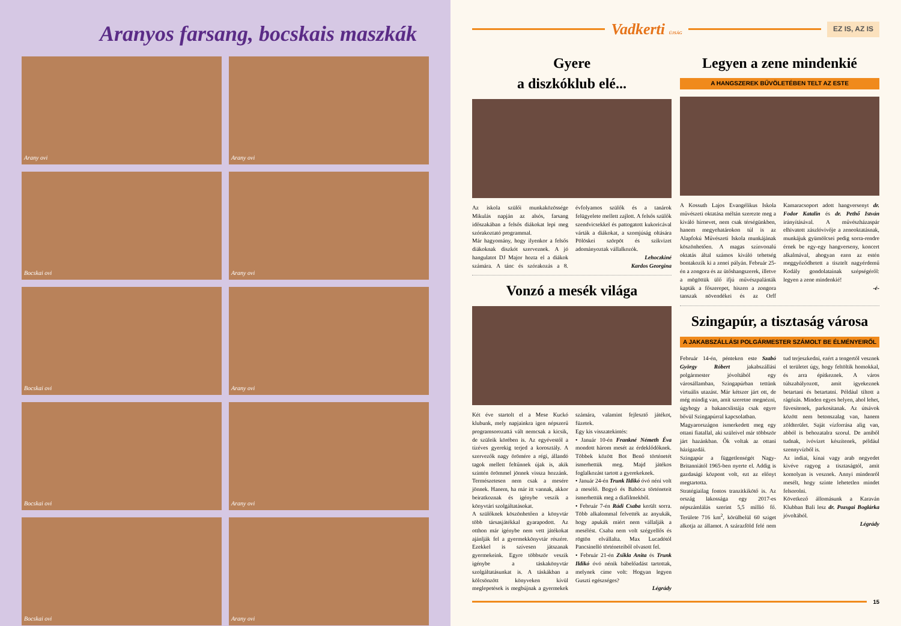Aranyos farsang, bocskais maszkák
Arany ovi
Arany ovi
Bocskai ovi
Arany ovi
Bocskai ovi
Arany ovi
Bocskai ovi
Arany ovi
Bocskai ovi
Arany ovi
Vadkerti ÚJSÁG
EZ IS, AZ IS
Gyere
a diszkóklub elé...
Az iskola szülői munkaközössége Mikulás napján az alsós, farsang időszakában a felsős diákokat lepi meg szórakoztató programmal.
Már hagyomány, hogy ilyenkor a felsős diákoknak diszkót szerveznek. A jó hangulatot DJ Major hozta el a diákok számára. A tánc és szórakozás a 8. évfolyamos szülők és a tanárok felügyelete mellett zajlott. A felsős szülők szendvicsekkel és pattogatott kukoricával várták a diákokat, a szomjúság oltására Pölöskei szörpöt és szikvizet adományoztak vállalkozók.
Lehoczkiné
Kardos Georgina
Vonzó a mesék világa
Két éve startolt el a Mese Kuckó klubunk, mely napjainkra igen népszerű programsorozattá vált nemcsak a kicsik, de szüleik körében is. Az egyévestől a tízéves gyerekig terjed a korosztály. A szervezők nagy örömére a régi, állandó tagok mellett feltűnnek újak is, akik szintén örömmel jönnek vissza hozzánk. Természetesen nem csak a mesére jönnek. Hanem, ha már itt vannak, akkor beiratkoznak és igénybe veszik a könyvtári szolgáltatásokat.
A szülőknek köszönhetően a könyvtár több társasjátékkal gyarapodott. Az otthon már igénybe nem vett játékokat ajánlják fel a gyermekkönyvtár részére. Ezekkel is szívesen játszanak gyermekeink. Egyre többször veszik igénybe a táskakönyvtár szolgáltatásunkat is. A táskákban a kölcsönzött könyveken kívül meglepetések is megbújnak a gyermekek számára, valamint fejlesztő játékot, füzetek.
Egy kis visszatekintés:
• Január 10-én Frankné Németh Éva mondott három mesét az érdeklődőknek. Többek között Bot Benő történetét ismerhettük meg. Majd játékos foglalkozást tartott a gyerekeknek.
• Január 24-én Trunk Ildikó óvó néni volt a mesélő. Bogyó és Babóca történeteit ismerhettük meg a diafilmekből.
• Február 7-én Rádi Csaba került sorra. Több alkalommal felvették az anyukák, hogy apukák miért nem vállalják a mesélést. Csaba nem volt szégyellős és rögtön elvállalta. Max Lucadótól Pancsinelló történeteiből olvasott fel.
• Február 21-én Zsikla Anita és Trunk Ildikó óvó nénik bábelőadást tartottak, melynek címe volt: Hogyan legyen Guszti egészséges?
Légrády
Legyen a zene mindenkié
A HANGSZEREK BŰVÖLETÉBEN TELT AZ ESTE
A Kossuth Lajos Evangélikus Iskola művészeti oktatása méltán szerezte meg a kiváló hírnevet, nem csak térségünkben, hanem megyehatárokon túl is az Alapfokú Művészeti Iskola munkájának köszönhetően. A magas színvonalú oktatás által számos kiváló tehetség bontakozik ki a zenei pályán. Február 25-én a zongora és az ütőshangszerek, illetve a mögöttük ülő ifjú művészpalánták kapták a főszerepet, hiszen a zongora tanszak növendékei és az Orff Kamaracsoport adott hangversenyt dr. Fodor Katalin és dr. Pethő István irányításával. A művészházaspár elhivatott zászlóvivője a zeneoktatásnak, munkájuk gyümölcsei pedig sorra-rendre érnek be egy-egy hangverseny, koncert alkalmával, ahogyan ezen az estén meggyőződhetett a tisztelt nagyérdemű Kodály gondolatainak szépségéről: legyen a zene mindenkié!
-é-
Szingapúr, a tisztaság városa
A JAKABSZÁLLÁSI POLGÁRMESTER SZÁMOLT BE ÉLMÉNYEIRŐL
Február 14-én, pénteken este Szabó György Róbert jakabszállási polgármester jóvoltából egy városállamban, Szingapúrban tettünk virtuális utazást. Már kétszer járt ott, de még mindig van, amit szeretne megnézni, úgyhogy a bakancslistája csak egyre bővül Szingapúrral kapcsolatban.
Magyarországon ismerkedett meg egy ottani fiatallal, aki szüleivel már többször járt hazánkban. Ők voltak az ottani házigazdái.
Szingapúr a függetlenségét Nagy-Britanniától 1965-ben nyerte el. Addig is gazdasági központ volt, ezt az előnyt megtartotta.
Stratégiailag fontos tranzitkikötő is. Az ország lakossága egy 2017-es népszámlálás szerint 5,5 millió fő. Területe 716 km<sup>2</sup>, körülbelül 60 sziget alkotja az államot. A szárazföld felé nem tud terjeszkedni, ezért a tengertől vesznek el területet úgy, hogy feltöltik homokkal, és arra építkeznek. A város túlszabályozott, amit igyekeznek betartani és betartatni. Például tiltott a rágózás. Minden egyes helyen, ahol lehet, füvesítenek, parkosítanak. Az útsávok között nem betonszalag van, hanem zöldterület. Saját vízforrása alig van, abból is behozatalra szorul. De amiből tudnak, ivóvizet készítenek, például szennyvízből is.
Az indiai, kínai vagy arab negyedet kivéve ragyog a tisztaságtól, amit komolyan is vesznek. Annyi mindenről mesélt, hogy szinte lehetetlen mindet felsorolni.
Következő állomásunk a Karaván Klubban Bali lesz dr. Pozsgai Boglárka jóvoltából.
Légrády
15